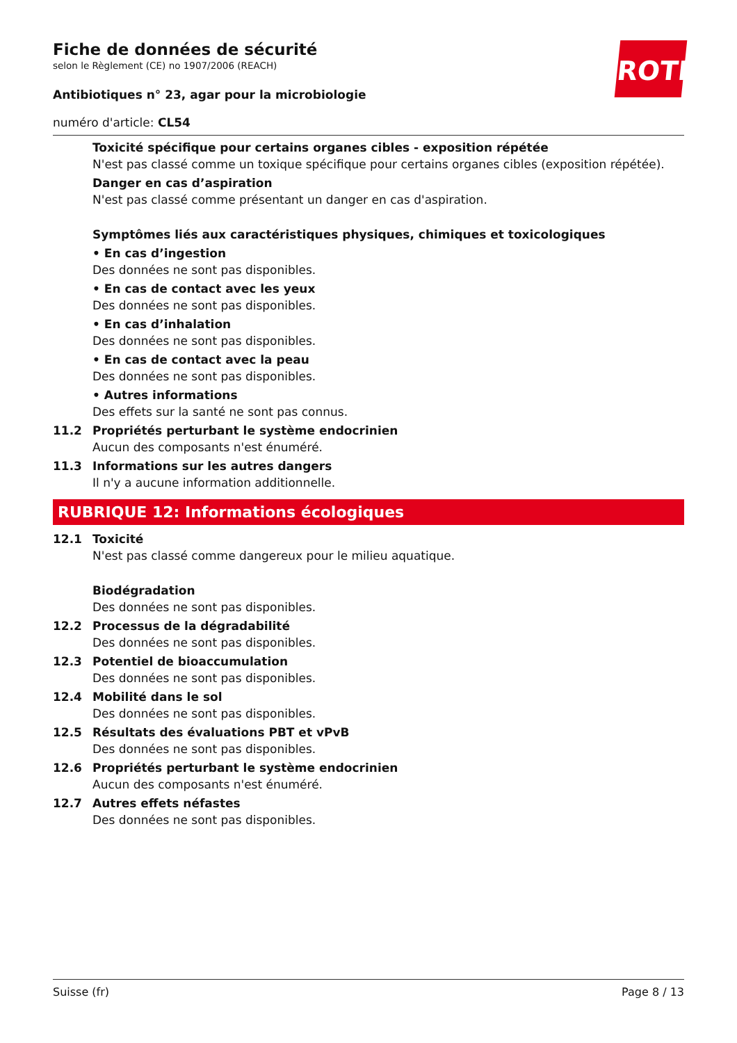ROTH
Fiche de données de sécurité
selon le Règlement (CE) no 1907/2006 (REACH)
Antibiotiques n° 23, agar pour la microbiologie
numéro d'article: CL54
Toxicité spécifique pour certains organes cibles - exposition répétée
N'est pas classé comme un toxique spécifique pour certains organes cibles (exposition répétée).
Danger en cas d’aspiration
N'est pas classé comme présentant un danger en cas d'aspiration.
Symptômes liés aux caractéristiques physiques, chimiques et toxicologiques
• En cas d’ingestion
Des données ne sont pas disponibles.
• En cas de contact avec les yeux
Des données ne sont pas disponibles.
• En cas d’inhalation
Des données ne sont pas disponibles.
• En cas de contact avec la peau
Des données ne sont pas disponibles.
• Autres informations
Des effets sur la santé ne sont pas connus.
11.2 Propriétés perturbant le système endocrinien
Aucun des composants n'est énuméré.
11.3 Informations sur les autres dangers
Il n'y a aucune information additionnelle.
RUBRIQUE 12: Informations écologiques
12.1 Toxicité
N'est pas classé comme dangereux pour le milieu aquatique.
Biodégradation
Des données ne sont pas disponibles.
12.2 Processus de la dégradabilité
Des données ne sont pas disponibles.
12.3 Potentiel de bioaccumulation
Des données ne sont pas disponibles.
12.4 Mobilité dans le sol
Des données ne sont pas disponibles.
12.5 Résultats des évaluations PBT et vPvB
Des données ne sont pas disponibles.
12.6 Propriétés perturbant le système endocrinien
Aucun des composants n'est énuméré.
12.7 Autres effets néfastes
Des données ne sont pas disponibles.
Suisse (fr) Page 8 / 13